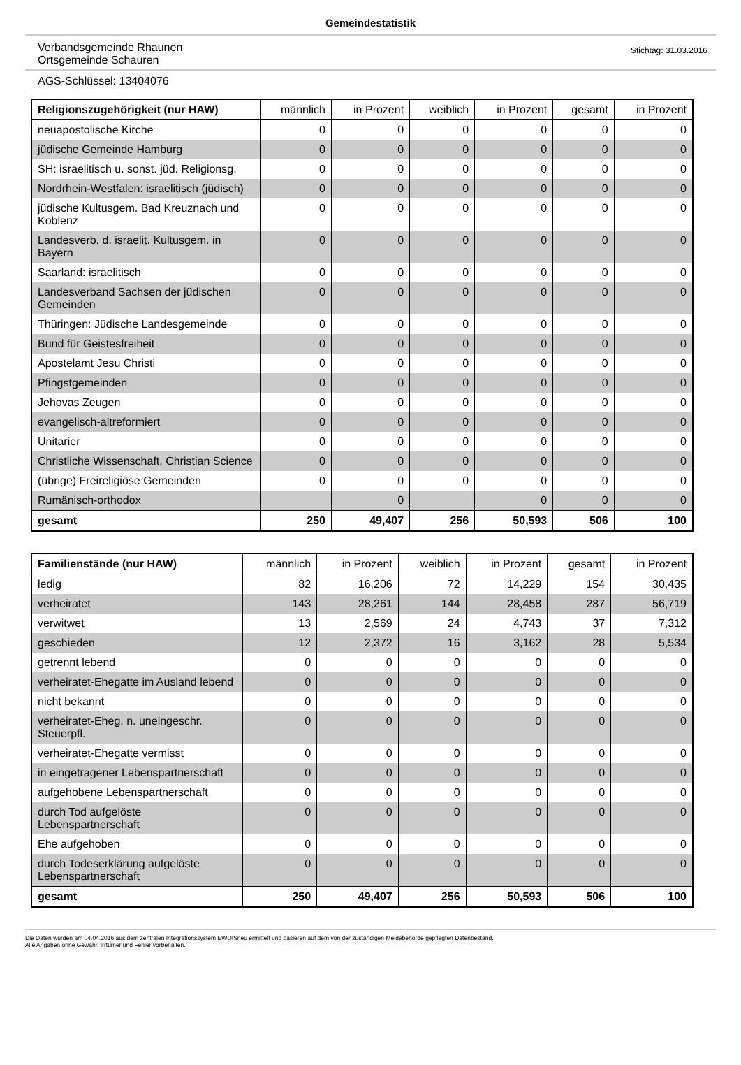Gemeindestatistik
Verbandsgemeinde Rhaunen
Ortsgemeinde Schauren
Stichtag: 31.03.2016
AGS-Schlüssel: 13404076
| Religionszugehörigkeit (nur HAW) | männlich | in Prozent | weiblich | in Prozent | gesamt | in Prozent |
| --- | --- | --- | --- | --- | --- | --- |
| neuapostolische Kirche | 0 | 0 | 0 | 0 | 0 | 0 |
| jüdische Gemeinde Hamburg | 0 | 0 | 0 | 0 | 0 | 0 |
| SH: israelitisch u. sonst. jüd. Religionsg. | 0 | 0 | 0 | 0 | 0 | 0 |
| Nordrhein-Westfalen: israelitisch (jüdisch) | 0 | 0 | 0 | 0 | 0 | 0 |
| jüdische Kultusgem. Bad Kreuznach und Koblenz | 0 | 0 | 0 | 0 | 0 | 0 |
| Landesverb. d. israelit. Kultusgem. in Bayern | 0 | 0 | 0 | 0 | 0 | 0 |
| Saarland: israelitisch | 0 | 0 | 0 | 0 | 0 | 0 |
| Landesverband Sachsen der jüdischen Gemeinden | 0 | 0 | 0 | 0 | 0 | 0 |
| Thüringen: Jüdische Landesgemeinde | 0 | 0 | 0 | 0 | 0 | 0 |
| Bund für Geistesfreiheit | 0 | 0 | 0 | 0 | 0 | 0 |
| Apostelamt Jesu Christi | 0 | 0 | 0 | 0 | 0 | 0 |
| Pfingstgemeinden | 0 | 0 | 0 | 0 | 0 | 0 |
| Jehovas Zeugen | 0 | 0 | 0 | 0 | 0 | 0 |
| evangelisch-altreformiert | 0 | 0 | 0 | 0 | 0 | 0 |
| Unitarier | 0 | 0 | 0 | 0 | 0 | 0 |
| Christliche Wissenschaft, Christian Science | 0 | 0 | 0 | 0 | 0 | 0 |
| (übrige) Freireligiöse Gemeinden | 0 | 0 | 0 | 0 | 0 | 0 |
| Rumänisch-orthodox | | 0 | | 0 | 0 | 0 |
| gesamt | 250 | 49,407 | 256 | 50,593 | 506 | 100 |
| Familienstände (nur HAW) | männlich | in Prozent | weiblich | in Prozent | gesamt | in Prozent |
| --- | --- | --- | --- | --- | --- | --- |
| ledig | 82 | 16,206 | 72 | 14,229 | 154 | 30,435 |
| verheiratet | 143 | 28,261 | 144 | 28,458 | 287 | 56,719 |
| verwitwet | 13 | 2,569 | 24 | 4,743 | 37 | 7,312 |
| geschieden | 12 | 2,372 | 16 | 3,162 | 28 | 5,534 |
| getrennt lebend | 0 | 0 | 0 | 0 | 0 | 0 |
| verheiratet-Ehegatte im Ausland lebend | 0 | 0 | 0 | 0 | 0 | 0 |
| nicht bekannt | 0 | 0 | 0 | 0 | 0 | 0 |
| verheiratet-Eheg. n. uneingeschr. Steuerpfl. | 0 | 0 | 0 | 0 | 0 | 0 |
| verheiratet-Ehegatte vermisst | 0 | 0 | 0 | 0 | 0 | 0 |
| in eingetragener Lebenspartnerschaft | 0 | 0 | 0 | 0 | 0 | 0 |
| aufgehobene Lebenspartnerschaft | 0 | 0 | 0 | 0 | 0 | 0 |
| durch Tod aufgelöste Lebenspartnerschaft | 0 | 0 | 0 | 0 | 0 | 0 |
| Ehe aufgehoben | 0 | 0 | 0 | 0 | 0 | 0 |
| durch Todeserklärung aufgelöste Lebenspartnerschaft | 0 | 0 | 0 | 0 | 0 | 0 |
| gesamt | 250 | 49,407 | 256 | 50,593 | 506 | 100 |
Die Daten wurden am 04.04.2016 aus dem zentralen Integrationssystem EWOISneu ermittelt und basieren auf dem von der zuständigen Meldebehörde gepflegten Datenbestand.
Alle Angaben ohne Gewähr, Irrtümer und Fehler vorbehalten.